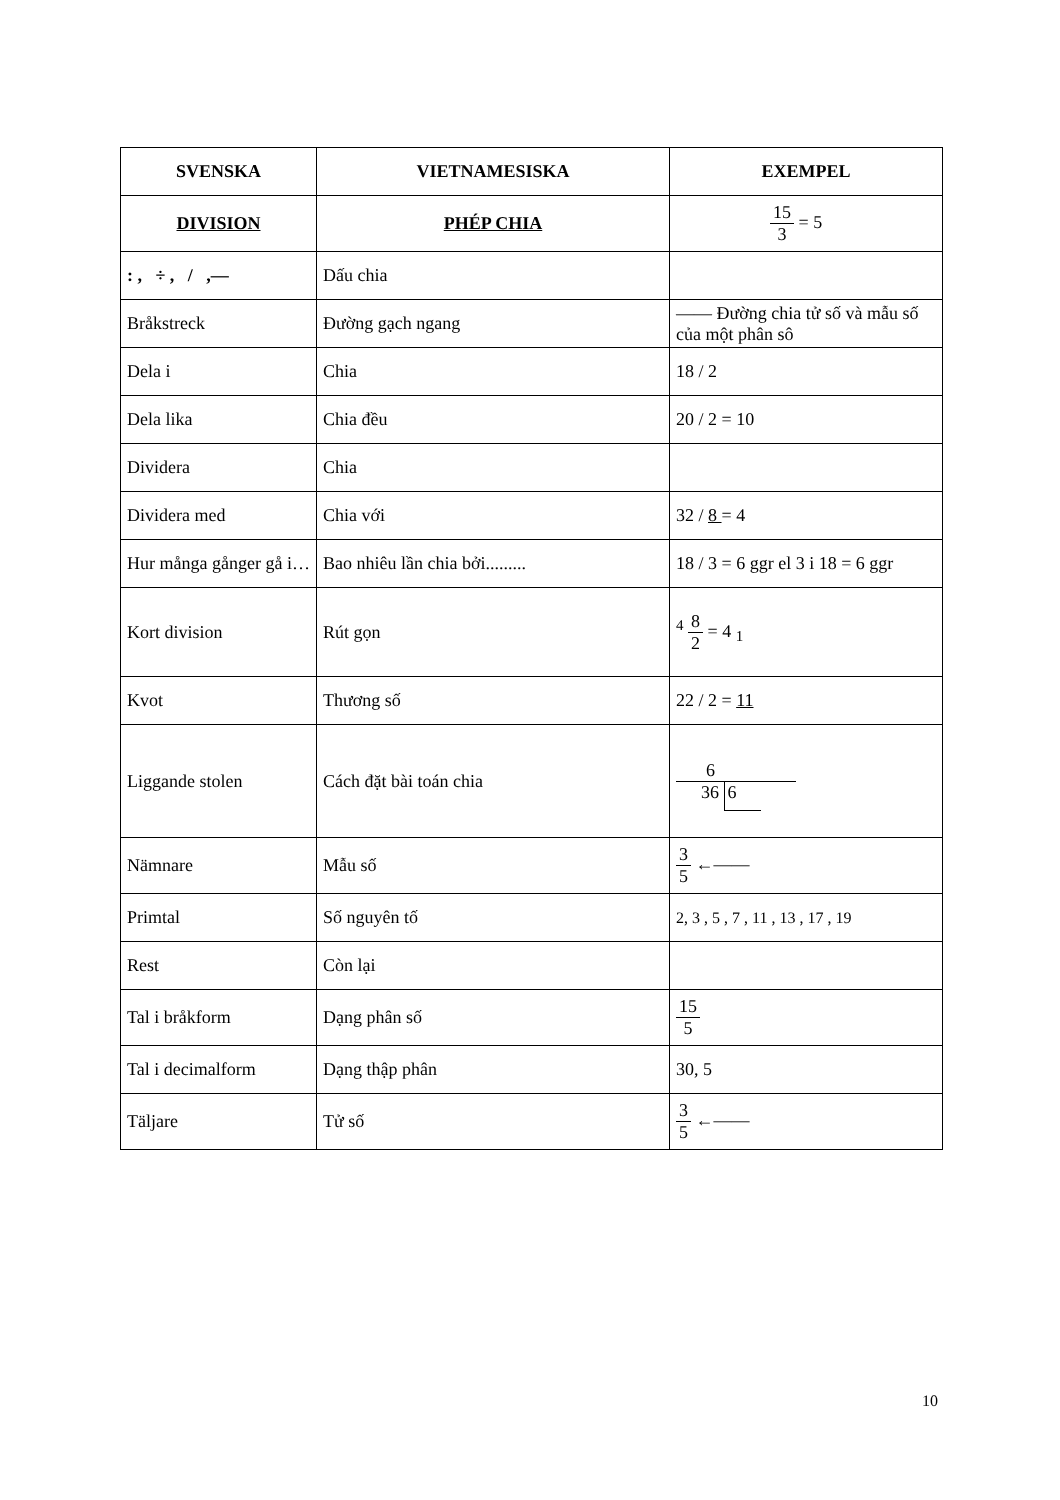| SVENSKA | VIETNAMESISKA | EXEMPEL |
| --- | --- | --- |
| DIVISION | PHÉP CHIA | 15 3 = 5 |
| : , ÷ , / ,— | Dấu chia | |
| Bråkstreck | Đường gạch ngang | —— Đường chia tử số và mẫu số của một phân sô |
| Dela i | Chia | 18 / 2 |
| Dela lika | Chia đều | 20 / 2 = 10 |
| Dividera | Chia | |
| Dividera med | Chia với | 32 / 8 = 4 |
| Hur många gånger gå i… | Bao nhiêu lần chia bởi......... | 18 / 3 = 6 ggr el 3 i 18 = 6 ggr |
| Kort division | Rút gọn | <sup>4</sup> 8 2 = 4 <sub>1</sub> |
| Kvot | Thương số | 22 / 2 = 11 |
| Liggande stolen | Cách đặt bài toán chia | 6 36 6 |
| Nämnare | Mẫu số | 3 5 ←—— |
| Primtal | Số nguyên tố | 2, 3 , 5 , 7 , 11 , 13 , 17 , 19 |
| Rest | Còn lại | |
| Tal i bråkform | Dạng phân số | 15 5 |
| Tal i decimalform | Dạng thập phân | 30, 5 |
| Täljare | Tử số | 3 5 ←—— |
10